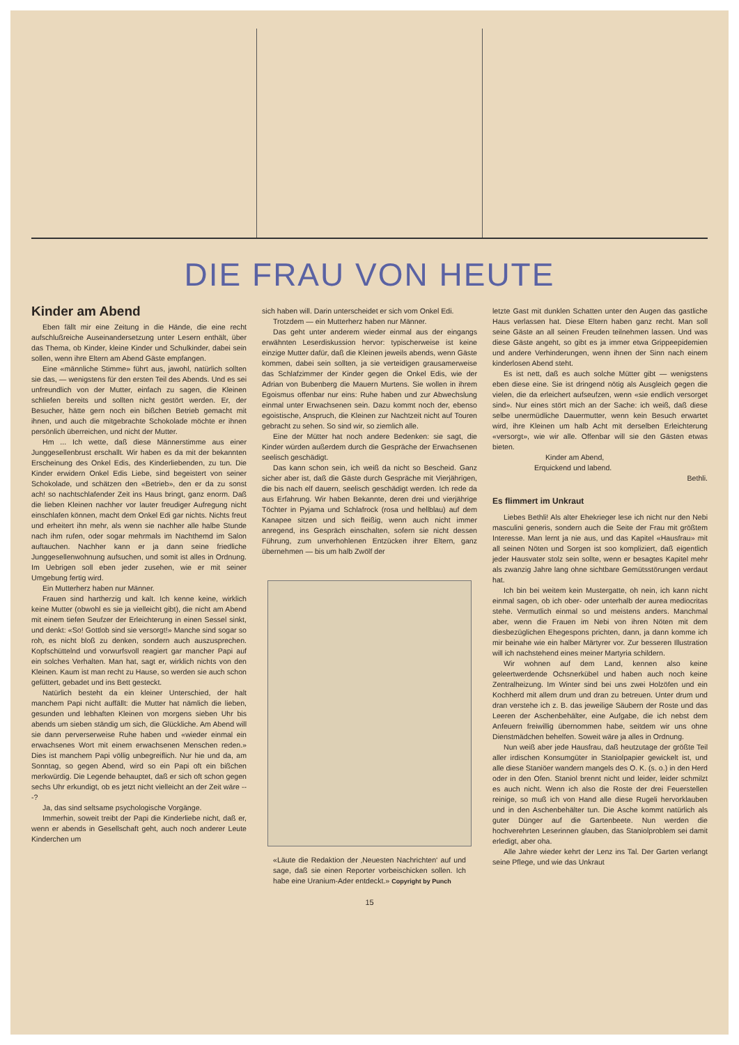DIE FRAU VON HEUTE
Kinder am Abend
Eben fällt mir eine Zeitung in die Hände, die eine recht aufschlußreiche Auseinandersetzung unter Lesern enthält, über das Thema, ob Kinder, kleine Kinder und Schulkinder, dabei sein sollen, wenn ihre Eltern am Abend Gäste empfangen.
Eine «männliche Stimme» führt aus, jawohl, natürlich sollten sie das, — wenigstens für den ersten Teil des Abends. Und es sei unfreundlich von der Mutter, einfach zu sagen, die Kleinen schliefen bereits und sollten nicht gestört werden. Er, der Besucher, hätte gern noch ein bißchen Betrieb gemacht mit ihnen, und auch die mitgebrachte Schokolade möchte er ihnen persönlich überreichen, und nicht der Mutter.
Hm ... Ich wette, daß diese Männerstimme aus einer Junggesellenbrust erschallt. Wir haben es da mit der bekannten Erscheinung des Onkel Edis, des Kinderliebenden, zu tun. Die Kinder erwidern Onkel Edis Liebe, sind begeistert von seiner Schokolade, und schätzen den «Betrieb», den er da zu sonst ach! so nachtschlafender Zeit ins Haus bringt, ganz enorm. Daß die lieben Kleinen nachher vor lauter freudiger Aufregung nicht einschlafen können, macht dem Onkel Edi gar nichts. Nichts freut und erheitert ihn mehr, als wenn sie nachher alle halbe Stunde nach ihm rufen, oder sogar mehrmals im Nachthemd im Salon auftauchen. Nachher kann er ja dann seine friedliche Junggesellenwohnung aufsuchen, und somit ist alles in Ordnung. Im Uebrigen soll eben jeder zusehen, wie er mit seiner Umgebung fertig wird.
Ein Mutterherz haben nur Männer.
Frauen sind hartherzig und kalt. Ich kenne keine, wirklich keine Mutter (obwohl es sie ja vielleicht gibt), die nicht am Abend mit einem tiefen Seufzer der Erleichterung in einen Sessel sinkt, und denkt: «So! Gottlob sind sie versorgt!» Manche sind sogar so roh, es nicht bloß zu denken, sondern auch auszusprechen. Kopfschüttelnd und vorwurfsvoll reagiert gar mancher Papi auf ein solches Verhalten. Man hat, sagt er, wirklich nichts von den Kleinen. Kaum ist man recht zu Hause, so werden sie auch schon gefüttert, gebadet und ins Bett gesteckt.
Natürlich besteht da ein kleiner Unterschied, der halt manchem Papi nicht auffällt: die Mutter hat nämlich die lieben, gesunden und lebhaften Kleinen von morgens sieben Uhr bis abends um sieben ständig um sich, die Glückliche. Am Abend will sie dann perverserweise Ruhe haben und «wieder einmal ein erwachsenes Wort mit einem erwachsenen Menschen reden.» Dies ist manchem Papi völlig unbegreiflich. Nur hie und da, am Sonntag, so gegen Abend, wird so ein Papi oft ein bißchen merkwürdig. Die Legende behauptet, daß er sich oft schon gegen sechs Uhr erkundigt, ob es jetzt nicht vielleicht an der Zeit wäre ---?
Ja, das sind seltsame psychologische Vorgänge.
Immerhin, soweit treibt der Papi die Kinderliebe nicht, daß er, wenn er abends in Gesellschaft geht, auch noch anderer Leute Kinderchen um
sich haben will. Darin unterscheidet er sich vom Onkel Edi.
Trotzdem — ein Mutterherz haben nur Männer.
Das geht unter anderem wieder einmal aus der eingangs erwähnten Leserdiskussion hervor: typischerweise ist keine einzige Mutter dafür, daß die Kleinen jeweils abends, wenn Gäste kommen, dabei sein sollten, ja sie verteidigen grausamerweise das Schlafzimmer der Kinder gegen die Onkel Edis, wie der Adrian von Bubenberg die Mauern Murtens. Sie wollen in ihrem Egoismus offenbar nur eins: Ruhe haben und zur Abwechslung einmal unter Erwachsenen sein. Dazu kommt noch der, ebenso egoistische, Anspruch, die Kleinen zur Nachtzeit nicht auf Touren gebracht zu sehen. So sind wir, so ziemlich alle.
Eine der Mütter hat noch andere Bedenken: sie sagt, die Kinder würden außerdem durch die Gespräche der Erwachsenen seelisch geschädigt.
Das kann schon sein, ich weiß da nicht so Bescheid. Ganz sicher aber ist, daß die Gäste durch Gespräche mit Vierjährigen, die bis nach elf dauern, seelisch geschädigt werden. Ich rede da aus Erfahrung. Wir haben Bekannte, deren drei und vierjährige Töchter in Pyjama und Schlafrock (rosa und hellblau) auf dem Kanapee sitzen und sich fleißig, wenn auch nicht immer anregend, ins Gespräch einschalten, sofern sie nicht dessen Führung, zum unverhohlenen Entzücken ihrer Eltern, ganz übernehmen — bis um halb Zwölf der
«Läute die Redaktion der ‚Neuesten Nachrichten‘ auf und sage, daß sie einen Reporter vorbeischicken sollen. Ich habe eine Uranium-Ader entdeckt.» Copyright by Punch
letzte Gast mit dunklen Schatten unter den Augen das gastliche Haus verlassen hat. Diese Eltern haben ganz recht. Man soll seine Gäste an all seinen Freuden teilnehmen lassen. Und was diese Gäste angeht, so gibt es ja immer etwa Grippeepidemien und andere Verhinderungen, wenn ihnen der Sinn nach einem kinderlosen Abend steht.
Es ist nett, daß es auch solche Mütter gibt — wenigstens eben diese eine. Sie ist dringend nötig als Ausgleich gegen die vielen, die da erleichert aufseufzen, wenn «sie endlich versorget sind». Nur eines stört mich an der Sache: ich weiß, daß diese selbe unermüdliche Dauermutter, wenn kein Besuch erwartet wird, ihre Kleinen um halb Acht mit derselben Erleichterung «versorgt», wie wir alle. Offenbar will sie den Gästen etwas bieten.
Kinder am Abend,
Erquickend und labend.
Bethli.
Es flimmert im Unkraut
Liebes Bethli! Als alter Ehekrieger lese ich nicht nur den Nebi masculini generis, sondern auch die Seite der Frau mit größtem Interesse. Man lernt ja nie aus, und das Kapitel «Hausfrau» mit all seinen Nöten und Sorgen ist soo kompliziert, daß eigentlich jeder Hausvater stolz sein sollte, wenn er besagtes Kapitel mehr als zwanzig Jahre lang ohne sichtbare Gemütsstörungen verdaut hat.
Ich bin bei weitem kein Mustergatte, oh nein, ich kann nicht einmal sagen, ob ich ober- oder unterhalb der aurea mediocritas stehe. Vermutlich einmal so und meistens anders. Manchmal aber, wenn die Frauen im Nebi von ihren Nöten mit dem diesbezüglichen Ehegespons prichten, dann, ja dann komme ich mir beinahe wie ein halber Märtyrer vor. Zur besseren Illustration will ich nachstehend eines meiner Martyria schildern.
Wir wohnen auf dem Land, kennen also keine geleertwerdende Ochsnerkübel und haben auch noch keine Zentralheizung. Im Winter sind bei uns zwei Holzöfen und ein Kochherd mit allem drum und dran zu betreuen. Unter drum und dran verstehe ich z. B. das jeweilige Säubern der Roste und das Leeren der Aschenbehälter, eine Aufgabe, die ich nebst dem Anfeuern freiwillig übernommen habe, seitdem wir uns ohne Dienstmädchen behelfen. Soweit wäre ja alles in Ordnung.
Nun weiß aber jede Hausfrau, daß heutzutage der größte Teil aller irdischen Konsumgüter in Staniolpapier gewickelt ist, und alle diese Staniöer wandern mangels des O. K. (s. o.) in den Herd oder in den Ofen. Staniol brennt nicht und leider, leider schmilzt es auch nicht. Wenn ich also die Roste der drei Feuerstellen reinige, so muß ich von Hand alle diese Rugeli hervorklauben und in den Aschenbehälter tun. Die Asche kommt natürlich als guter Dünger auf die Gartenbeete. Nun werden die hochverehrten Leserinnen glauben, das Staniolproblem sei damit erledigt, aber oha.
Alle Jahre wieder kehrt der Lenz ins Tal. Der Garten verlangt seine Pflege, und wie das Unkraut
15